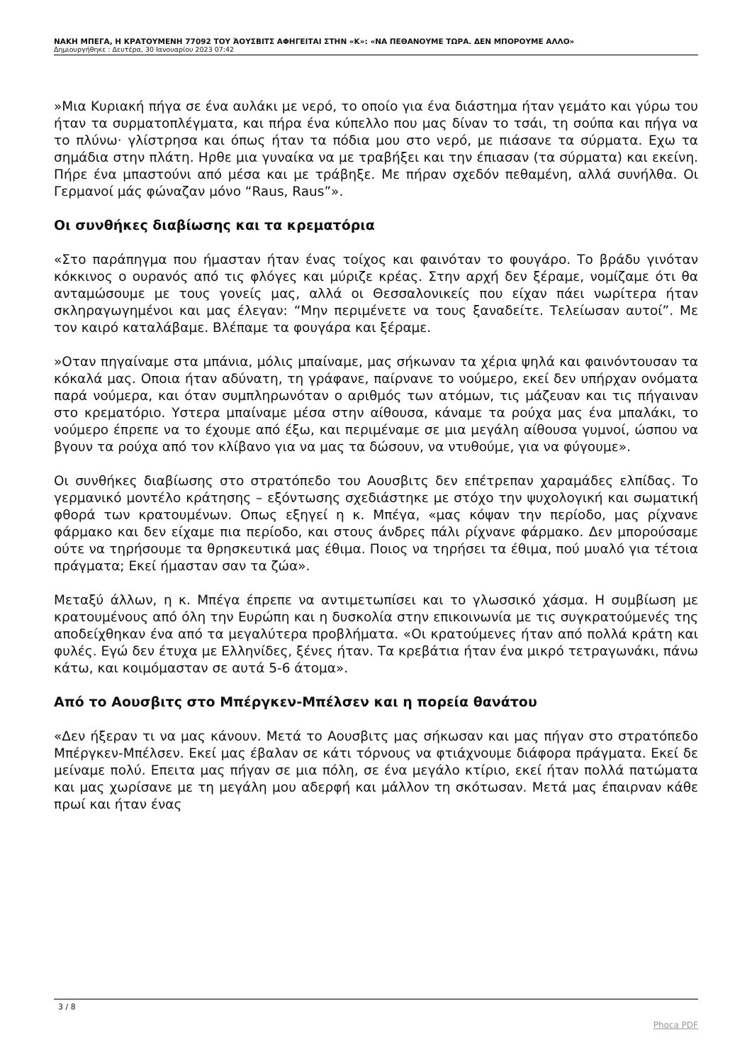ΝΑΚΗ ΜΠΕΓΑ, Η ΚΡΑΤΟΥΜΕΝΗ 77092 ΤΟΥ ΆΟΥΣΒΙΤΣ ΑΦΗΓΕΙΤΑΙ ΣΤΗΝ «Κ»: «ΝΑ ΠΕΘΑΝΟΥΜΕ ΤΩΡΑ. ΔΕΝ ΜΠΟΡΟΥΜΕ ΑΛΛΟ»
Δημιουργήθηκε : Δευτέρα, 30 Ιανουαρίου 2023 07:42
»Μια Κυριακή πήγα σε ένα αυλάκι με νερό, το οποίο για ένα διάστημα ήταν γεμάτο και γύρω του ήταν τα συρματοπλέγματα, και πήρα ένα κύπελλο που μας δίναν το τσάι, τη σούπα και πήγα να το πλύνω· γλίστρησα και όπως ήταν τα πόδια μου στο νερό, με πιάσανε τα σύρματα. Εχω τα σημάδια στην πλάτη. Ηρθε μια γυναίκα να με τραβήξει και την έπιασαν (τα σύρματα) και εκείνη. Πήρε ένα μπαστούνι από μέσα και με τράβηξε. Με πήραν σχεδόν πεθαμένη, αλλά συνήλθα. Οι Γερμανοί μάς φώναζαν μόνο “Raus, Raus”».
Οι συνθήκες διαβίωσης και τα κρεματόρια
«Στο παράπηγμα που ήμασταν ήταν ένας τοίχος και φαινόταν το φουγάρο. Το βράδυ γινόταν κόκκινος ο ουρανός από τις φλόγες και μύριζε κρέας. Στην αρχή δεν ξέραμε, νομίζαμε ότι θα ανταμώσουμε με τους γονείς μας, αλλά οι Θεσσαλονικείς που είχαν πάει νωρίτερα ήταν σκληραγωγημένοι και μας έλεγαν: “Μην περιμένετε να τους ξαναδείτε. Τελείωσαν αυτοί”. Με τον καιρό καταλάβαμε. Βλέπαμε τα φουγάρα και ξέραμε.
»Οταν πηγαίναμε στα μπάνια, μόλις μπαίναμε, μας σήκωναν τα χέρια ψηλά και φαινόντουσαν τα κόκαλά μας. Οποια ήταν αδύνατη, τη γράφανε, παίρνανε το νούμερο, εκεί δεν υπήρχαν ονόματα παρά νούμερα, και όταν συμπληρωνόταν ο αριθμός των ατόμων, τις μάζευαν και τις πήγαιναν στο κρεματόριο. Υστερα μπαίναμε μέσα στην αίθουσα, κάναμε τα ρούχα μας ένα μπαλάκι, το νούμερο έπρεπε να το έχουμε από έξω, και περιμέναμε σε μια μεγάλη αίθουσα γυμνοί, ώσπου να βγουν τα ρούχα από τον κλίβανο για να μας τα δώσουν, να ντυθούμε, για να φύγουμε».
Οι συνθήκες διαβίωσης στο στρατόπεδο του Αουσβιτς δεν επέτρεπαν χαραμάδες ελπίδας. Το γερμανικό μοντέλο κράτησης – εξόντωσης σχεδιάστηκε με στόχο την ψυχολογική και σωματική φθορά των κρατουμένων. Οπως εξηγεί η κ. Μπέγα, «μας κόψαν την περίοδο, μας ρίχνανε φάρμακο και δεν είχαμε πια περίοδο, και στους άνδρες πάλι ρίχνανε φάρμακο. Δεν μπορούσαμε ούτε να τηρήσουμε τα θρησκευτικά μας έθιμα. Ποιος να τηρήσει τα έθιμα, πού μυαλό για τέτοια πράγματα; Εκεί ήμασταν σαν τα ζώα».
Μεταξύ άλλων, η κ. Μπέγα έπρεπε να αντιμετωπίσει και το γλωσσικό χάσμα. Η συμβίωση με κρατουμένους από όλη την Ευρώπη και η δυσκολία στην επικοινωνία με τις συγκρατούμενές της αποδείχθηκαν ένα από τα μεγαλύτερα προβλήματα. «Οι κρατούμενες ήταν από πολλά κράτη και φυλές. Εγώ δεν έτυχα με Ελληνίδες, ξένες ήταν. Τα κρεβάτια ήταν ένα μικρό τετραγωνάκι, πάνω κάτω, και κοιμόμασταν σε αυτά 5-6 άτομα».
Από το Αουσβιτς στο Μπέργκεν-Μπέλσεν και η πορεία θανάτου
«Δεν ήξεραν τι να μας κάνουν. Μετά το Αουσβιτς μας σήκωσαν και μας πήγαν στο στρατόπεδο Μπέργκεν-Μπέλσεν. Εκεί μας έβαλαν σε κάτι τόρνους να φτιάχνουμε διάφορα πράγματα. Εκεί δε μείναμε πολύ. Επειτα μας πήγαν σε μια πόλη, σε ένα μεγάλο κτίριο, εκεί ήταν πολλά πατώματα και μας χωρίσανε με τη μεγάλη μου αδερφή και μάλλον τη σκότωσαν. Μετά μας έπαιρναν κάθε πρωί και ήταν ένας
3 / 8
Phoca PDF